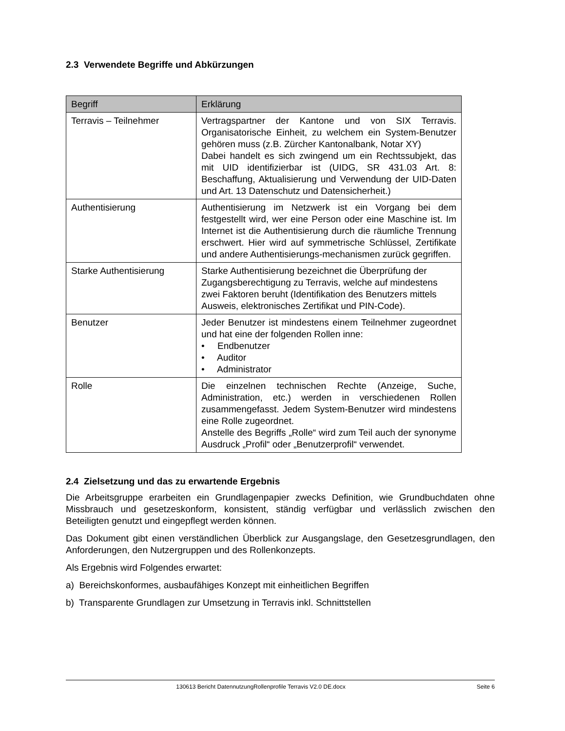2.3 Verwendete Begriffe und Abkürzungen
| Begriff | Erklärung |
| --- | --- |
| Terravis – Teilnehmer | Vertragspartner der Kantone und von SIX Terravis. Organisatorische Einheit, zu welchem ein System-Benutzer gehören muss (z.B. Zürcher Kantonalbank, Notar XY) Dabei handelt es sich zwingend um ein Rechtssubjekt, das mit UID identifizierbar ist (UIDG, SR 431.03 Art. 8: Beschaffung, Aktualisierung und Verwendung der UID-Daten und Art. 13 Datenschutz und Datensicherheit.) |
| Authentisierung | Authentisierung im Netzwerk ist ein Vorgang bei dem festgestellt wird, wer eine Person oder eine Maschine ist. Im Internet ist die Authentisierung durch die räumliche Trennung erschwert. Hier wird auf symmetrische Schlüssel, Zertifikate und andere Authentisierungs-mechanismen zurück gegriffen. |
| Starke Authentisierung | Starke Authentisierung bezeichnet die Überprüfung der Zugangsberechtigung zu Terravis, welche auf mindestens zwei Faktoren beruht (Identifikation des Benutzers mittels Ausweis, elektronisches Zertifikat und PIN-Code). |
| Benutzer | Jeder Benutzer ist mindestens einem Teilnehmer zugeordnet und hat eine der folgenden Rollen inne: • Endbenutzer • Auditor • Administrator |
| Rolle | Die einzelnen technischen Rechte (Anzeige, Suche, Administration, etc.) werden in verschiedenen Rollen zusammengefasst. Jedem System-Benutzer wird mindestens eine Rolle zugeordnet. Anstelle des Begriffs „Rolle“ wird zum Teil auch der synonyme Ausdruck „Profil“ oder „Benutzerprofil“ verwendet. |
2.4 Zielsetzung und das zu erwartende Ergebnis
Die Arbeitsgruppe erarbeiten ein Grundlagenpapier zwecks Definition, wie Grundbuchdaten ohne Missbrauch und gesetzeskonform, konsistent, ständig verfügbar und verlässlich zwischen den Beteiligten genutzt und eingepflegt werden können.
Das Dokument gibt einen verständlichen Überblick zur Ausgangslage, den Gesetzesgrundlagen, den Anforderungen, den Nutzergruppen und des Rollenkonzepts.
Als Ergebnis wird Folgendes erwartet:
a) Bereichskonformes, ausbaufähiges Konzept mit einheitlichen Begriffen
b) Transparente Grundlagen zur Umsetzung in Terravis inkl. Schnittstellen
130613 Bericht DatennutzungRollenprofile Terravis V2.0 DE.docx Seite 6